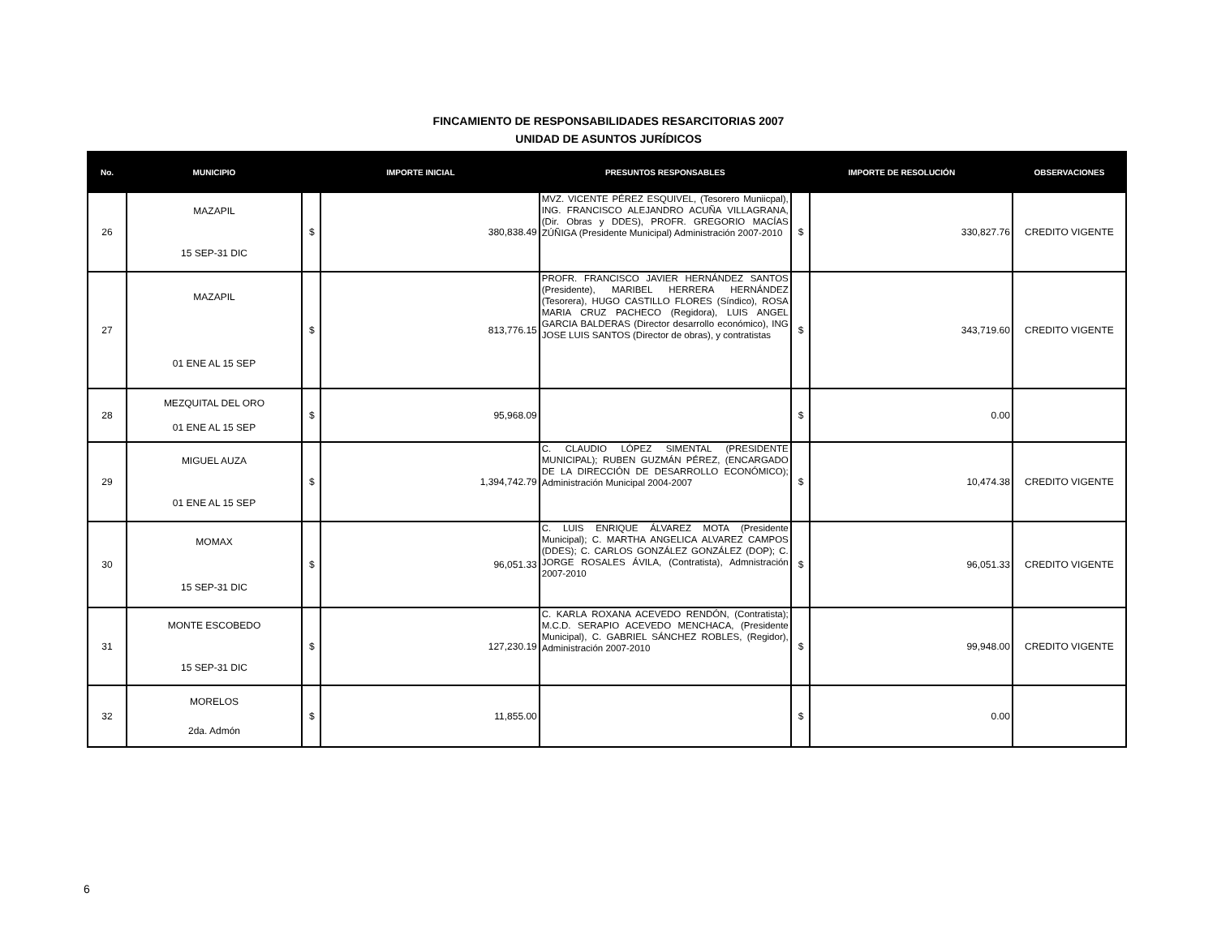FINCAMIENTO DE RESPONSABILIDADES RESARCITORIAS 2007
UNIDAD DE ASUNTOS JURÍDICOS
| No. | MUNICIPIO | IMPORTE INICIAL | | PRESUNTOS RESPONSABLES | IMPORTE DE RESOLUCIÓN | | OBSERVACIONES |
| --- | --- | --- | --- | --- | --- | --- | --- |
| 26 | MAZAPIL 15 SEP-31 DIC | $ | 380,838.49 | MVZ. VICENTE PÉREZ ESQUIVEL, (Tesorero Muniicpal), ING. FRANCISCO ALEJANDRO ACUÑA VILLAGRANA, (Dir. Obras y DDES), PROFR. GREGORIO MACÍAS ZÚÑIGA (Presidente Municipal) Administración 2007-2010 | $ | 330,827.76 | CREDITO VIGENTE |
| 27 | MAZAPIL 01 ENE AL 15 SEP | $ | 813,776.15 | PROFR. FRANCISCO JAVIER HERNÁNDEZ SANTOS (Presidente), MARIBEL HERRERA HERNÁNDEZ (Tesorera), HUGO CASTILLO FLORES (Síndico), ROSA MARIA CRUZ PACHECO (Regidora), LUIS ANGEL GARCIA BALDERAS (Director desarrollo económico), ING JOSE LUIS SANTOS (Director de obras), y contratistas | $ | 343,719.60 | CREDITO VIGENTE |
| 28 | MEZQUITAL DEL ORO 01 ENE AL 15 SEP | $ | 95,968.09 | | $ | 0.00 | |
| 29 | MIGUEL AUZA 01 ENE AL 15 SEP | $ | 1,394,742.79 | C. CLAUDIO LÓPEZ SIMENTAL (PRESIDENTE MUNICIPAL); RUBEN GUZMÁN PÉREZ, (ENCARGADO DE LA DIRECCIÓN DE DESARROLLO ECONÓMICO); Administración Municipal 2004-2007 | $ | 10,474.38 | CREDITO VIGENTE |
| 30 | MOMAX 15 SEP-31 DIC | $ | 96,051.33 | C. LUIS ENRIQUE ÁLVAREZ MOTA (Presidente Municipal); C. MARTHA ANGELICA ALVAREZ CAMPOS (DDES); C. CARLOS GONZÁLEZ GONZÁLEZ (DOP); C. JORGE ROSALES ÁVILA, (Contratista), Admnistración 2007-2010 | $ | 96,051.33 | CREDITO VIGENTE |
| 31 | MONTE ESCOBEDO 15 SEP-31 DIC | $ | 127,230.19 | C. KARLA ROXANA ACEVEDO RENDÓN, (Contratista); M.C.D. SERAPIO ACEVEDO MENCHACA, (Presidente Municipal), C. GABRIEL SÁNCHEZ ROBLES, (Regidor), Administración 2007-2010 | $ | 99,948.00 | CREDITO VIGENTE |
| 32 | MORELOS 2da. Admón | $ | 11,855.00 | | $ | 0.00 | |
6